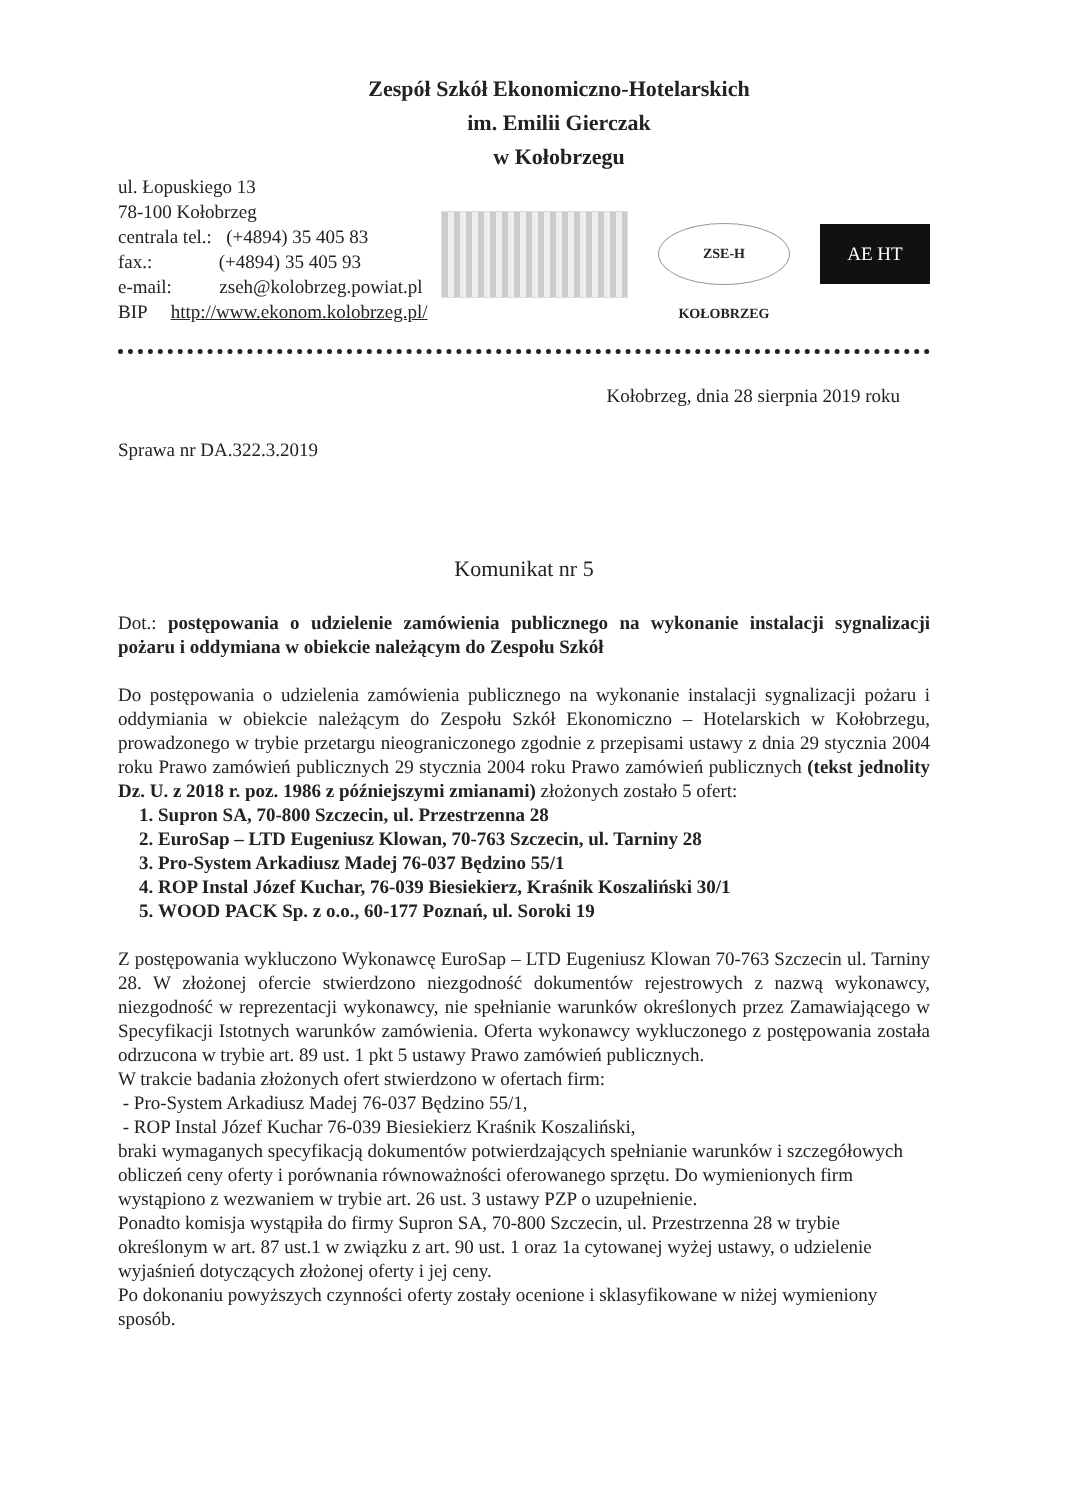Zespół Szkół Ekonomiczno-Hotelarskich
im. Emilii Gierczak
w Kołobrzegu
ul. Łopuskiego 13
78-100 Kołobrzeg
centrala tel.: (+4894) 35 405 83
fax.: (+4894) 35 405 93
e-mail: zseh@kolobrzeg.powiat.pl
BIP http://www.ekonom.kolobrzeg.pl/
ZSE-H KOŁOBRZEG
AE HT
Kołobrzeg, dnia 28 sierpnia 2019 roku
Sprawa nr DA.322.3.2019
Komunikat nr 5
Dot.: postępowania o udzielenie zamówienia publicznego na wykonanie instalacji sygnalizacji pożaru i oddymiana w obiekcie należącym do Zespołu Szkół
Do postępowania o udzielenia zamówienia publicznego na wykonanie instalacji sygnalizacji pożaru i oddymiania w obiekcie należącym do Zespołu Szkół Ekonomiczno – Hotelarskich w Kołobrzegu, prowadzonego w trybie przetargu nieograniczonego zgodnie z przepisami ustawy z dnia 29 stycznia 2004 roku Prawo zamówień publicznych 29 stycznia 2004 roku Prawo zamówień publicznych (tekst jednolity Dz. U. z 2018 r. poz. 1986 z późniejszymi zmianami) złożonych zostało 5 ofert:
1. Supron SA, 70-800 Szczecin, ul. Przestrzenna 28
2. EuroSap – LTD Eugeniusz Klowan, 70-763 Szczecin, ul. Tarniny 28
3. Pro-System Arkadiusz Madej 76-037 Będzino 55/1
4. ROP Instal Józef Kuchar, 76-039 Biesiekierz, Kraśnik Koszaliński 30/1
5. WOOD PACK Sp. z o.o., 60-177 Poznań, ul. Soroki 19
Z postępowania wykluczono Wykonawcę EuroSap – LTD Eugeniusz Klowan 70-763 Szczecin ul. Tarniny 28. W złożonej ofercie stwierdzono niezgodność dokumentów rejestrowych z nazwą wykonawcy, niezgodność w reprezentacji wykonawcy, nie spełnianie warunków określonych przez Zamawiającego w Specyfikacji Istotnych warunków zamówienia. Oferta wykonawcy wykluczonego z postępowania została odrzucona w trybie art. 89 ust. 1 pkt 5 ustawy Prawo zamówień publicznych.
W trakcie badania złożonych ofert stwierdzono w ofertach firm:
- Pro-System Arkadiusz Madej 76-037 Będzino 55/1,
- ROP Instal Józef Kuchar 76-039 Biesiekierz Kraśnik Koszaliński,
braki wymaganych specyfikacją dokumentów potwierdzających spełnianie warunków i szczegółowych obliczeń ceny oferty i porównania równoważności oferowanego sprzętu. Do wymienionych firm wystąpiono z wezwaniem w trybie art. 26 ust. 3 ustawy PZP o uzupełnienie.
Ponadto komisja wystąpiła do firmy Supron SA, 70-800 Szczecin, ul. Przestrzenna 28 w trybie określonym w art. 87 ust.1 w związku z art. 90 ust. 1 oraz 1a cytowanej wyżej ustawy, o udzielenie wyjaśnień dotyczących złożonej oferty i jej ceny.
Po dokonaniu powyższych czynności oferty zostały ocenione i sklasyfikowane w niżej wymieniony sposób.